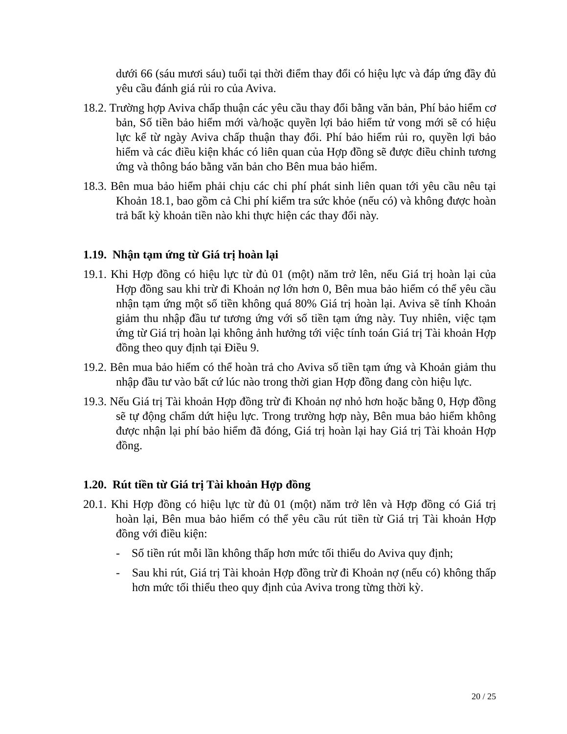dưới 66 (sáu mươi sáu) tuổi tại thời điểm thay đổi có hiệu lực và đáp ứng đầy đủ yêu cầu đánh giá rủi ro của Aviva.
18.2. Trường hợp Aviva chấp thuận các yêu cầu thay đổi bằng văn bản, Phí bảo hiểm cơ bản, Số tiền bảo hiểm mới và/hoặc quyền lợi bảo hiểm tử vong mới sẽ có hiệu lực kể từ ngày Aviva chấp thuận thay đổi. Phí bảo hiểm rủi ro, quyền lợi bảo hiểm và các điều kiện khác có liên quan của Hợp đồng sẽ được điều chỉnh tương ứng và thông báo bằng văn bản cho Bên mua bảo hiểm.
18.3. Bên mua bảo hiểm phải chịu các chi phí phát sinh liên quan tới yêu cầu nêu tại Khoản 18.1, bao gồm cả Chi phí kiểm tra sức khỏe (nếu có) và không được hoàn trả bất kỳ khoản tiền nào khi thực hiện các thay đổi này.
1.19. Nhận tạm ứng từ Giá trị hoàn lại
19.1. Khi Hợp đồng có hiệu lực từ đủ 01 (một) năm trở lên, nếu Giá trị hoàn lại của Hợp đồng sau khi trừ đi Khoản nợ lớn hơn 0, Bên mua bảo hiểm có thể yêu cầu nhận tạm ứng một số tiền không quá 80% Giá trị hoàn lại. Aviva sẽ tính Khoản giảm thu nhập đầu tư tương ứng với số tiền tạm ứng này. Tuy nhiên, việc tạm ứng từ Giá trị hoàn lại không ảnh hưởng tới việc tính toán Giá trị Tài khoản Hợp đồng theo quy định tại Điều 9.
19.2. Bên mua bảo hiểm có thể hoàn trả cho Aviva số tiền tạm ứng và Khoản giảm thu nhập đầu tư vào bất cứ lúc nào trong thời gian Hợp đồng đang còn hiệu lực.
19.3. Nếu Giá trị Tài khoản Hợp đồng trừ đi Khoản nợ nhỏ hơn hoặc bằng 0, Hợp đồng sẽ tự động chấm dứt hiệu lực. Trong trường hợp này, Bên mua bảo hiểm không được nhận lại phí bảo hiểm đã đóng, Giá trị hoàn lại hay Giá trị Tài khoản Hợp đồng.
1.20. Rút tiền từ Giá trị Tài khoản Hợp đồng
20.1. Khi Hợp đồng có hiệu lực từ đủ 01 (một) năm trở lên và Hợp đồng có Giá trị hoàn lại, Bên mua bảo hiểm có thể yêu cầu rút tiền từ Giá trị Tài khoản Hợp đồng với điều kiện:
- Số tiền rút mỗi lần không thấp hơn mức tối thiểu do Aviva quy định;
- Sau khi rút, Giá trị Tài khoản Hợp đồng trừ đi Khoản nợ (nếu có) không thấp hơn mức tối thiểu theo quy định của Aviva trong từng thời kỳ.
20 / 25